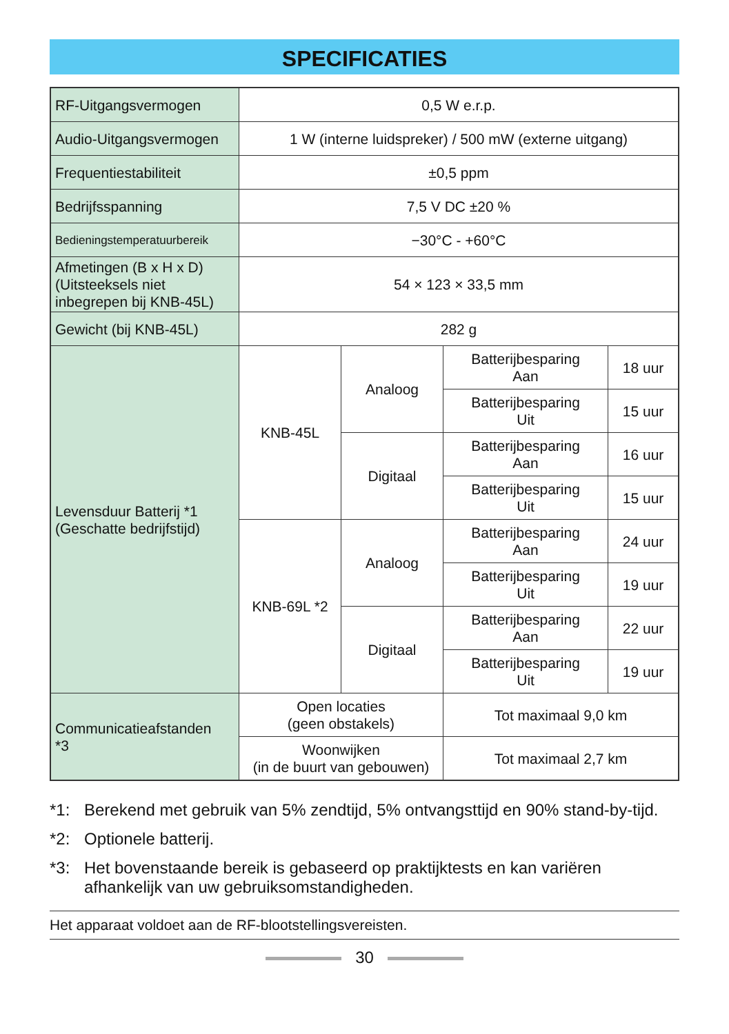SPECIFICATIES
| RF-Uitgangsvermogen | 0,5 W e.r.p. | | | |
| Audio-Uitgangsvermogen | 1 W (interne luidspreker) / 500 mW (externe uitgang) | | | |
| Frequentiestabiliteit | ±0,5 ppm | | | |
| Bedrijfsspanning | 7,5 V DC ±20 % | | | |
| Bedieningstemperatuurbereik | −30°C - +60°C | | | |
| Afmetingen (B x H x D) (Uitsteeksels niet inbegrepen bij KNB-45L) | 54 × 123 × 33,5 mm | | | |
| Gewicht (bij KNB-45L) | 282 g | | | |
| Levensduur Batterij *1 (Geschatte bedrijfstijd) | KNB-45L | Analoog | Batterijbesparing Aan | 18 uur |
| | | | Batterijbesparing Uit | 15 uur |
| | | Digitaal | Batterijbesparing Aan | 16 uur |
| | | | Batterijbesparing Uit | 15 uur |
| | KNB-69L *2 | Analoog | Batterijbesparing Aan | 24 uur |
| | | | Batterijbesparing Uit | 19 uur |
| | | Digitaal | Batterijbesparing Aan | 22 uur |
| | | | Batterijbesparing Uit | 19 uur |
| Communicatieafstanden *3 | Open locaties (geen obstakels) | | Tot maximaal 9,0 km | |
| | Woonwijken (in de buurt van gebouwen) | | Tot maximaal 2,7 km | |
*1: Berekend met gebruik van 5% zendtijd, 5% ontvangsttijd en 90% stand-by-tijd.
*2: Optionele batterij.
*3: Het bovenstaande bereik is gebaseerd op praktijktests en kan variëren afhankelijk van uw gebruiksomstandigheden.
Het apparaat voldoet aan de RF-blootstellingsvereisten.
30